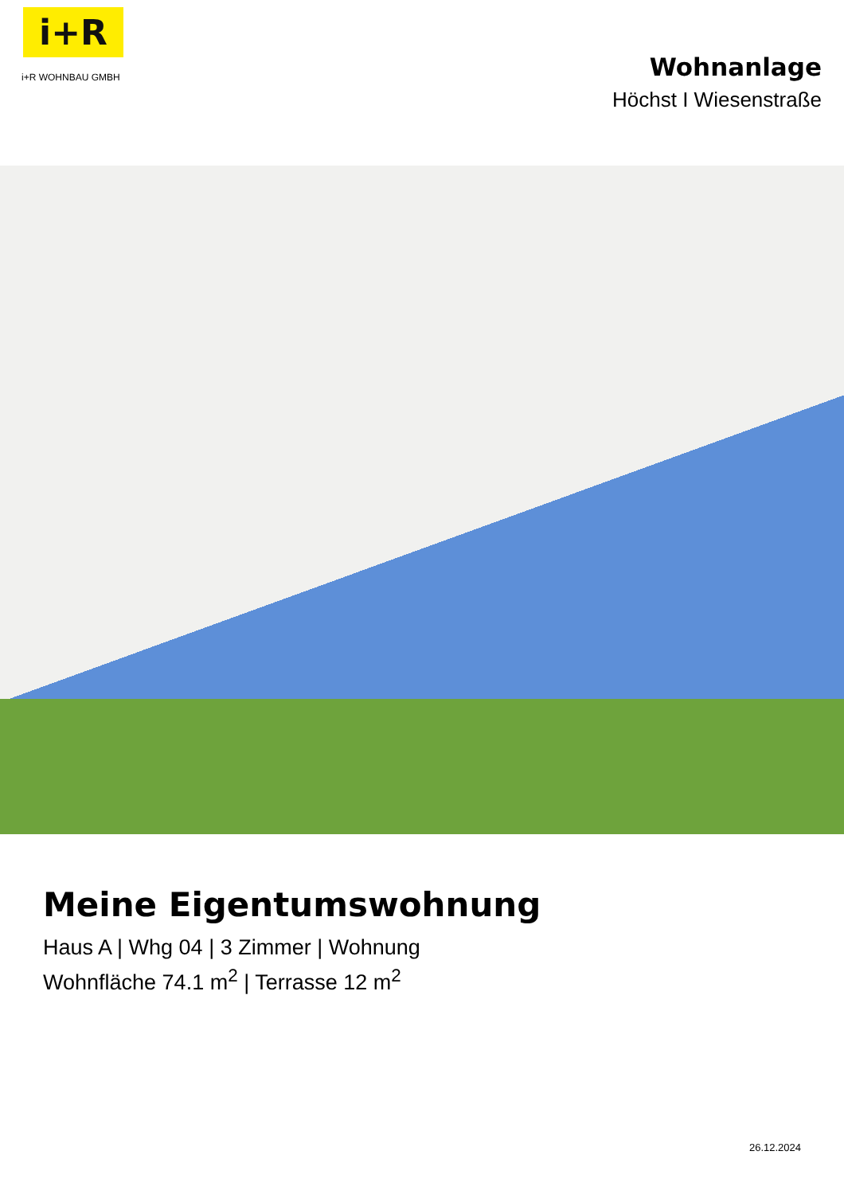i+R
i+R WOHNBAU GMBH
Wohnanlage
Höchst I Wiesenstraße
Meine Eigentumswohnung
Haus A | Whg 04 | 3 Zimmer | Wohnung
Wohnfläche 74.1 m<sup>2</sup> | Terrasse 12 m<sup>2</sup>
26.12.2024